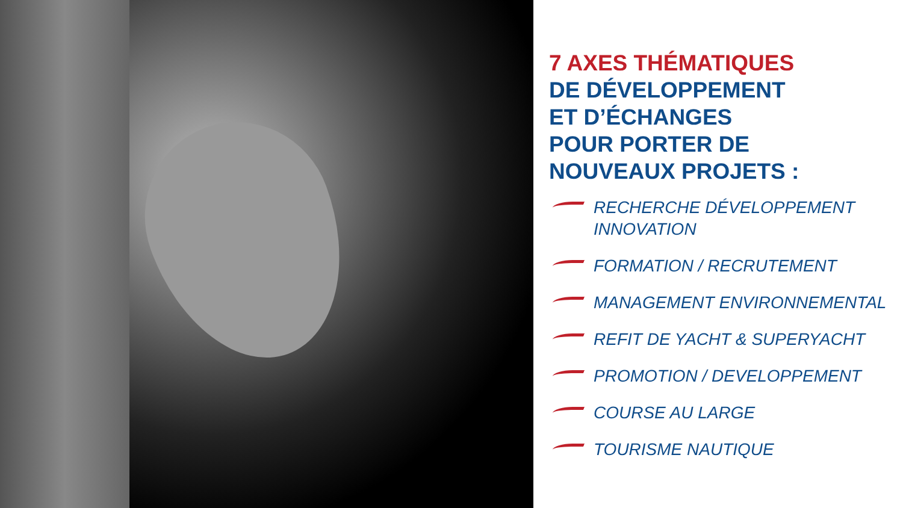7 AXES THÉMATIQUES
DE DÉVELOPPEMENT
ET D’ÉCHANGES
POUR PORTER DE
NOUVEAUX PROJETS :
RECHERCHE DÉVELOPPEMENT
INNOVATION
FORMATION / RECRUTEMENT
MANAGEMENT ENVIRONNEMENTAL
REFIT DE YACHT & SUPERYACHT
PROMOTION / DEVELOPPEMENT
COURSE AU LARGE
TOURISME NAUTIQUE